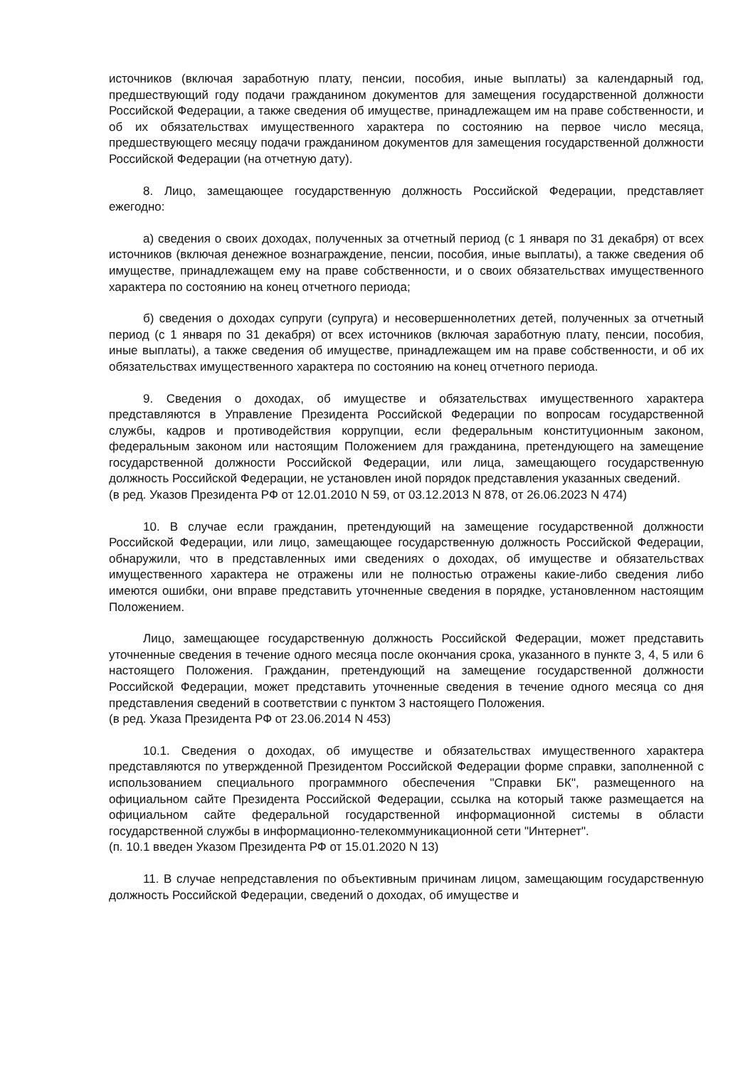источников (включая заработную плату, пенсии, пособия, иные выплаты) за календарный год, предшествующий году подачи гражданином документов для замещения государственной должности Российской Федерации, а также сведения об имуществе, принадлежащем им на праве собственности, и об их обязательствах имущественного характера по состоянию на первое число месяца, предшествующего месяцу подачи гражданином документов для замещения государственной должности Российской Федерации (на отчетную дату).
8. Лицо, замещающее государственную должность Российской Федерации, представляет ежегодно:
а) сведения о своих доходах, полученных за отчетный период (с 1 января по 31 декабря) от всех источников (включая денежное вознаграждение, пенсии, пособия, иные выплаты), а также сведения об имуществе, принадлежащем ему на праве собственности, и о своих обязательствах имущественного характера по состоянию на конец отчетного периода;
б) сведения о доходах супруги (супруга) и несовершеннолетних детей, полученных за отчетный период (с 1 января по 31 декабря) от всех источников (включая заработную плату, пенсии, пособия, иные выплаты), а также сведения об имуществе, принадлежащем им на праве собственности, и об их обязательствах имущественного характера по состоянию на конец отчетного периода.
9. Сведения о доходах, об имуществе и обязательствах имущественного характера представляются в Управление Президента Российской Федерации по вопросам государственной службы, кадров и противодействия коррупции, если федеральным конституционным законом, федеральным законом или настоящим Положением для гражданина, претендующего на замещение государственной должности Российской Федерации, или лица, замещающего государственную должность Российской Федерации, не установлен иной порядок представления указанных сведений.
(в ред. Указов Президента РФ от 12.01.2010 N 59, от 03.12.2013 N 878, от 26.06.2023 N 474)
10. В случае если гражданин, претендующий на замещение государственной должности Российской Федерации, или лицо, замещающее государственную должность Российской Федерации, обнаружили, что в представленных ими сведениях о доходах, об имуществе и обязательствах имущественного характера не отражены или не полностью отражены какие-либо сведения либо имеются ошибки, они вправе представить уточненные сведения в порядке, установленном настоящим Положением.
Лицо, замещающее государственную должность Российской Федерации, может представить уточненные сведения в течение одного месяца после окончания срока, указанного в пункте 3, 4, 5 или 6 настоящего Положения. Гражданин, претендующий на замещение государственной должности Российской Федерации, может представить уточненные сведения в течение одного месяца со дня представления сведений в соответствии с пунктом 3 настоящего Положения.
(в ред. Указа Президента РФ от 23.06.2014 N 453)
10.1. Сведения о доходах, об имуществе и обязательствах имущественного характера представляются по утвержденной Президентом Российской Федерации форме справки, заполненной с использованием специального программного обеспечения "Справки БК", размещенного на официальном сайте Президента Российской Федерации, ссылка на который также размещается на официальном сайте федеральной государственной информационной системы в области государственной службы в информационно-телекоммуникационной сети "Интернет".
(п. 10.1 введен Указом Президента РФ от 15.01.2020 N 13)
11. В случае непредставления по объективным причинам лицом, замещающим государственную должность Российской Федерации, сведений о доходах, об имуществе и